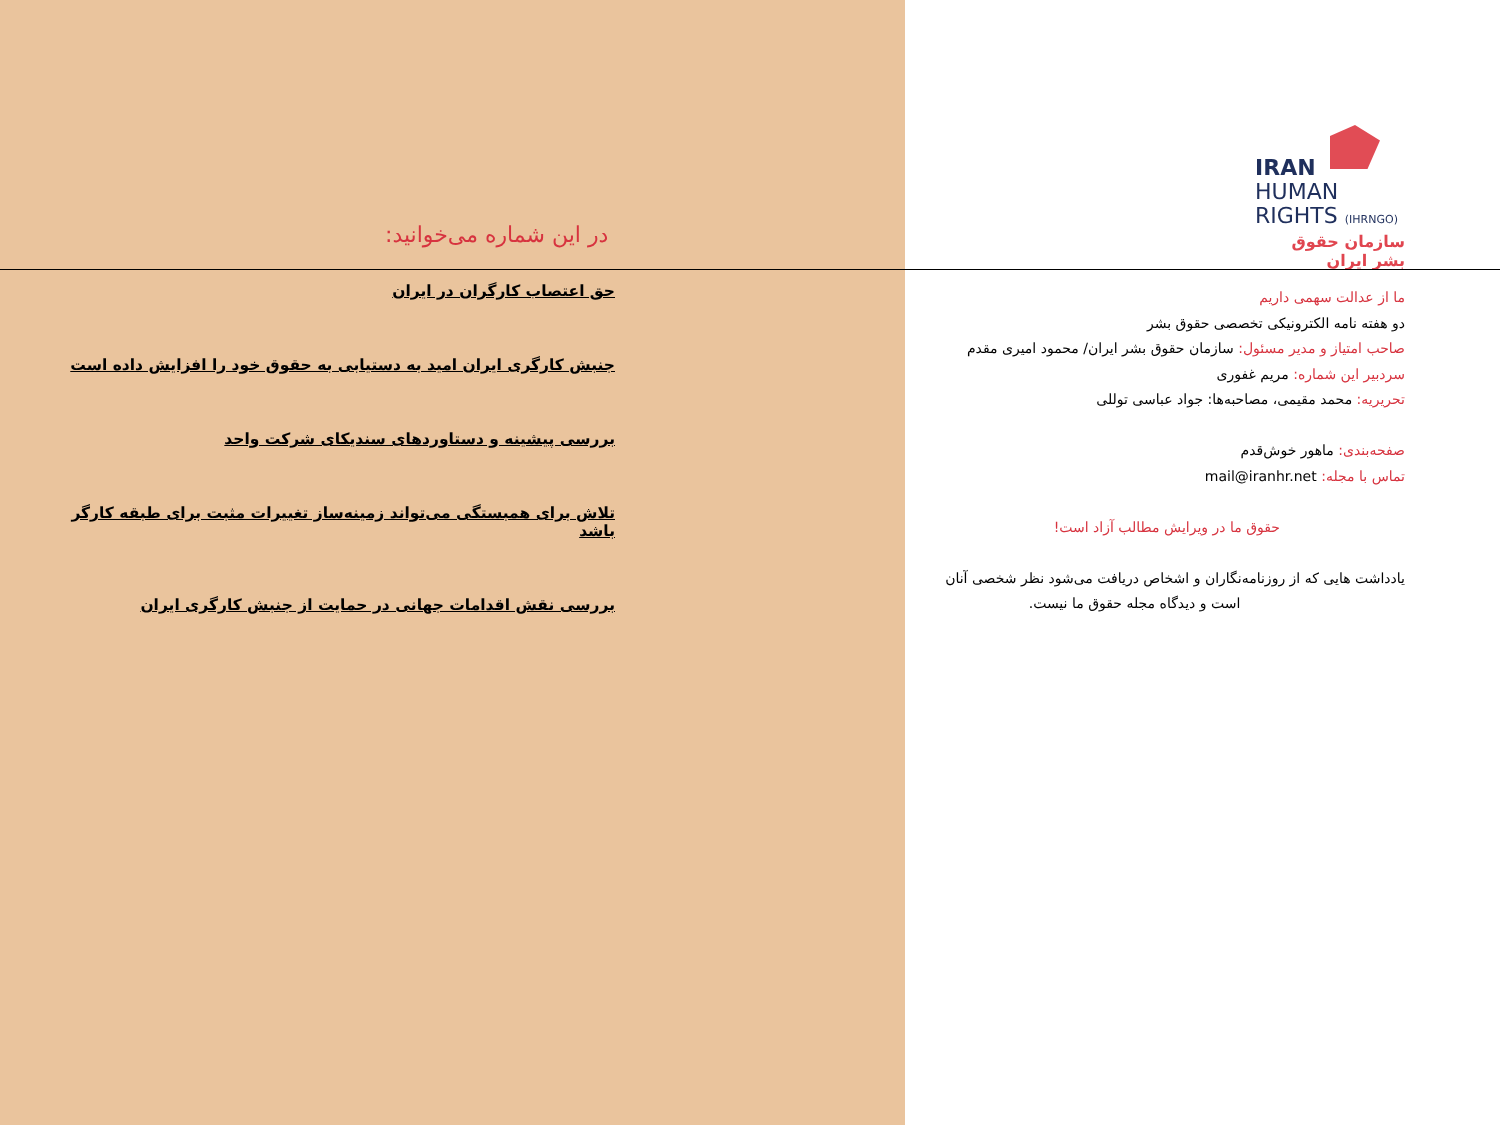IRAN
HUMAN
RIGHTS (IHRNGO)
سازمان حقوق بشر ایران
ما از عدالت سهمی داریم
دو هفته نامه الکترونیکی تخصصی حقوق بشر
صاحب امتیاز و مدیر مسئول: سازمان حقوق بشر ایران/ محمود امیری مقدم
سردبیر این شماره: مریم غفوری
تحریریه: محمد مقیمی، مصاحبه‌ها: جواد عباسی توللی
صفحه‌بندی: ماهور خوش‌قدم
تماس با مجله: mail@iranhr.net
حقوق ما در ویرایش مطالب آزاد است!
یادداشت هایی که از روزنامه‌نگاران و اشخاص دریافت می‌شود نظر شخصی آنان
است و دیدگاه مجله حقوق ما نیست.
در این شماره می‌خوانید:
حق اعتصاب کارگران در ایران
جنبش کارگری ایران امید به دستیابی به حقوق خود را افزایش داده است
بررسی پیشینه و دستاوردهای سندیکای شرکت واحد
تلاش برای همبستگی می‌تواند زمینه‌ساز تغییرات مثبت برای طبقه کارگر باشد
بررسی نقش اقدامات جهانی در حمایت از جنبش کارگری ایران